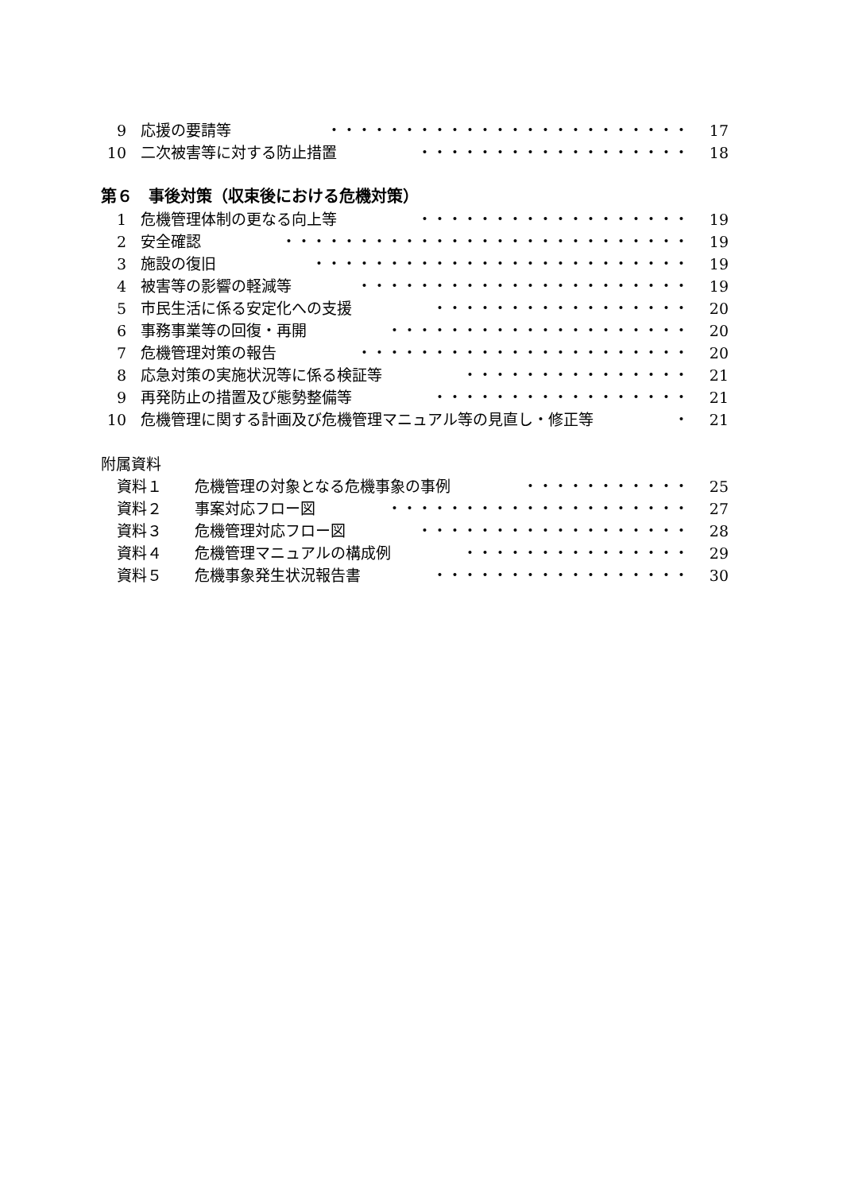9 応援の要請等 ・・・・・・・・・・・・・・・・・・・・・・・・ 17
10 二次被害等に対する防止措置 ・・・・・・・・・・・・・・・・・・ 18
第６　事後対策（収束後における危機対策）
1 危機管理体制の更なる向上等 ・・・・・・・・・・・・・・・・・・ 19
2 安全確認 ・・・・・・・・・・・・・・・・・・・・・・・・・・・ 19
3 施設の復旧 ・・・・・・・・・・・・・・・・・・・・・・・・・ 19
4 被害等の影響の軽減等 ・・・・・・・・・・・・・・・・・・・・・・ 19
5 市民生活に係る安定化への支援 ・・・・・・・・・・・・・・・・・ 20
6 事務事業等の回復・再開 ・・・・・・・・・・・・・・・・・・・・ 20
7 危機管理対策の報告 ・・・・・・・・・・・・・・・・・・・・・・ 20
8 応急対策の実施状況等に係る検証等 ・・・・・・・・・・・・・・・ 21
9 再発防止の措置及び態勢整備等 ・・・・・・・・・・・・・・・・・ 21
10 危機管理に関する計画及び危機管理マニュアル等の見直し・修正等 ・ 21
附属資料
資料１ 危機管理の対象となる危機事象の事例 ・・・・・・・・・・・ 25
資料２ 事案対応フロー図 ・・・・・・・・・・・・・・・・・・・・ 27
資料３ 危機管理対応フロー図 ・・・・・・・・・・・・・・・・・・ 28
資料４ 危機管理マニュアルの構成例 ・・・・・・・・・・・・・・・ 29
資料５ 危機事象発生状況報告書 ・・・・・・・・・・・・・・・・・ 30